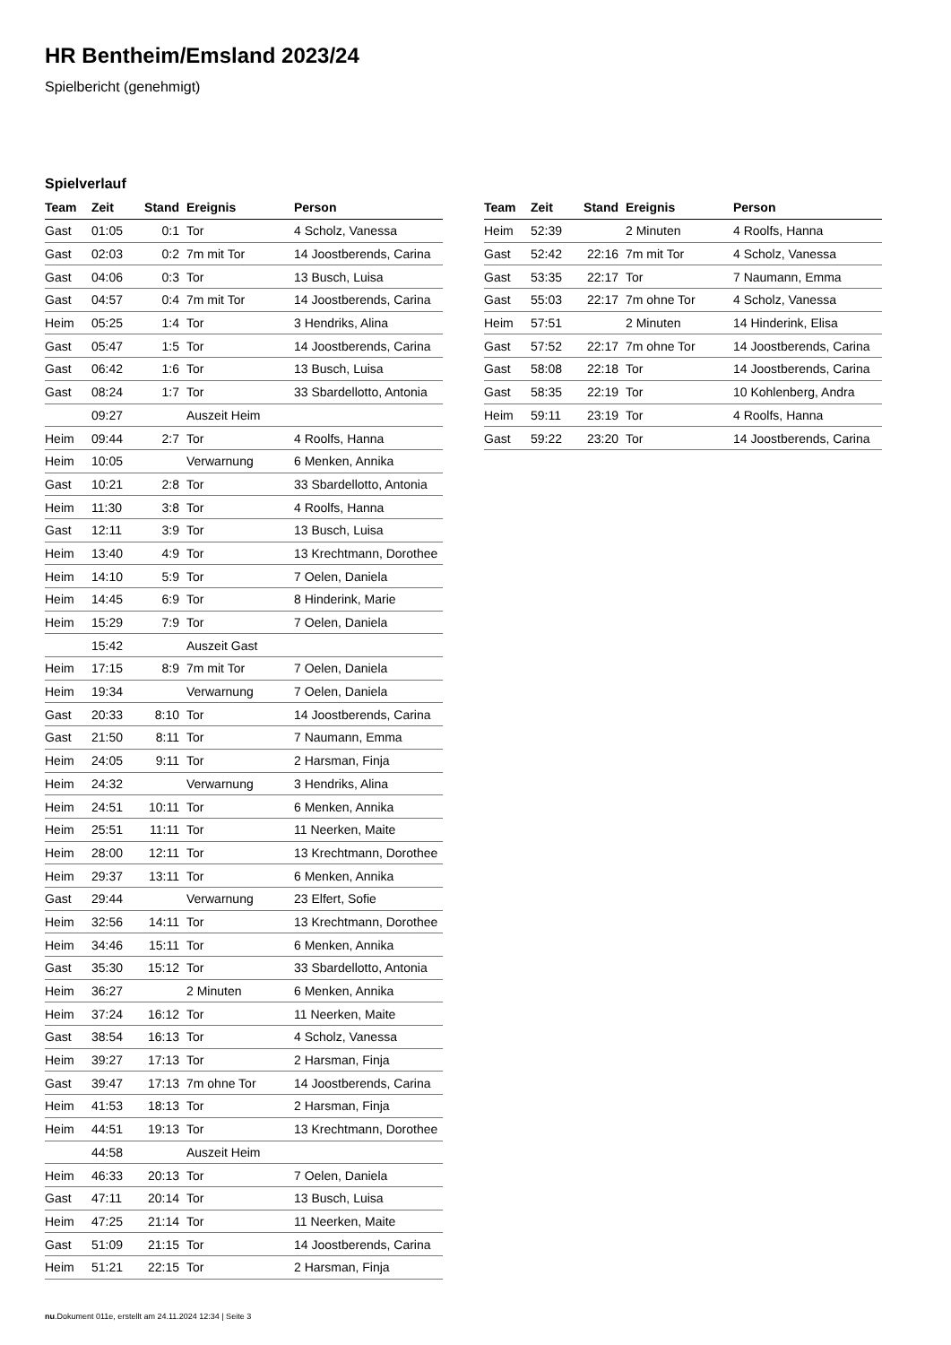HR Bentheim/Emsland 2023/24
Spielbericht (genehmigt)
Spielverlauf
| Team | Zeit | Stand | Ereignis | Person |
| --- | --- | --- | --- | --- |
| Gast | 01:05 | 0:1 | Tor | 4 Scholz, Vanessa |
| Gast | 02:03 | 0:2 | 7m mit Tor | 14 Joostberends, Carina |
| Gast | 04:06 | 0:3 | Tor | 13 Busch, Luisa |
| Gast | 04:57 | 0:4 | 7m mit Tor | 14 Joostberends, Carina |
| Heim | 05:25 | 1:4 | Tor | 3 Hendriks, Alina |
| Gast | 05:47 | 1:5 | Tor | 14 Joostberends, Carina |
| Gast | 06:42 | 1:6 | Tor | 13 Busch, Luisa |
| Gast | 08:24 | 1:7 | Tor | 33 Sbardellotto, Antonia |
| | 09:27 | | Auszeit Heim | |
| Heim | 09:44 | 2:7 | Tor | 4 Roolfs, Hanna |
| Heim | 10:05 | | Verwarnung | 6 Menken, Annika |
| Gast | 10:21 | 2:8 | Tor | 33 Sbardellotto, Antonia |
| Heim | 11:30 | 3:8 | Tor | 4 Roolfs, Hanna |
| Gast | 12:11 | 3:9 | Tor | 13 Busch, Luisa |
| Heim | 13:40 | 4:9 | Tor | 13 Krechtmann, Dorothee |
| Heim | 14:10 | 5:9 | Tor | 7 Oelen, Daniela |
| Heim | 14:45 | 6:9 | Tor | 8 Hinderink, Marie |
| Heim | 15:29 | 7:9 | Tor | 7 Oelen, Daniela |
| | 15:42 | | Auszeit Gast | |
| Heim | 17:15 | 8:9 | 7m mit Tor | 7 Oelen, Daniela |
| Heim | 19:34 | | Verwarnung | 7 Oelen, Daniela |
| Gast | 20:33 | 8:10 | Tor | 14 Joostberends, Carina |
| Gast | 21:50 | 8:11 | Tor | 7 Naumann, Emma |
| Heim | 24:05 | 9:11 | Tor | 2 Harsman, Finja |
| Heim | 24:32 | | Verwarnung | 3 Hendriks, Alina |
| Heim | 24:51 | 10:11 | Tor | 6 Menken, Annika |
| Heim | 25:51 | 11:11 | Tor | 11 Neerken, Maite |
| Heim | 28:00 | 12:11 | Tor | 13 Krechtmann, Dorothee |
| Heim | 29:37 | 13:11 | Tor | 6 Menken, Annika |
| Gast | 29:44 | | Verwarnung | 23 Elfert, Sofie |
| Heim | 32:56 | 14:11 | Tor | 13 Krechtmann, Dorothee |
| Heim | 34:46 | 15:11 | Tor | 6 Menken, Annika |
| Gast | 35:30 | 15:12 | Tor | 33 Sbardellotto, Antonia |
| Heim | 36:27 | | 2 Minuten | 6 Menken, Annika |
| Heim | 37:24 | 16:12 | Tor | 11 Neerken, Maite |
| Gast | 38:54 | 16:13 | Tor | 4 Scholz, Vanessa |
| Heim | 39:27 | 17:13 | Tor | 2 Harsman, Finja |
| Gast | 39:47 | 17:13 | 7m ohne Tor | 14 Joostberends, Carina |
| Heim | 41:53 | 18:13 | Tor | 2 Harsman, Finja |
| Heim | 44:51 | 19:13 | Tor | 13 Krechtmann, Dorothee |
| | 44:58 | | Auszeit Heim | |
| Heim | 46:33 | 20:13 | Tor | 7 Oelen, Daniela |
| Gast | 47:11 | 20:14 | Tor | 13 Busch, Luisa |
| Heim | 47:25 | 21:14 | Tor | 11 Neerken, Maite |
| Gast | 51:09 | 21:15 | Tor | 14 Joostberends, Carina |
| Heim | 51:21 | 22:15 | Tor | 2 Harsman, Finja |
| Team | Zeit | Stand | Ereignis | Person |
| --- | --- | --- | --- | --- |
| Heim | 52:39 | | 2 Minuten | 4 Roolfs, Hanna |
| Gast | 52:42 | 22:16 | 7m mit Tor | 4 Scholz, Vanessa |
| Gast | 53:35 | 22:17 | Tor | 7 Naumann, Emma |
| Gast | 55:03 | 22:17 | 7m ohne Tor | 4 Scholz, Vanessa |
| Heim | 57:51 | | 2 Minuten | 14 Hinderink, Elisa |
| Gast | 57:52 | 22:17 | 7m ohne Tor | 14 Joostberends, Carina |
| Gast | 58:08 | 22:18 | Tor | 14 Joostberends, Carina |
| Gast | 58:35 | 22:19 | Tor | 10 Kohlenberg, Andra |
| Heim | 59:11 | 23:19 | Tor | 4 Roolfs, Hanna |
| Gast | 59:22 | 23:20 | Tor | 14 Joostberends, Carina |
nu.Dokument 011e, erstellt am 24.11.2024 12:34 | Seite 3